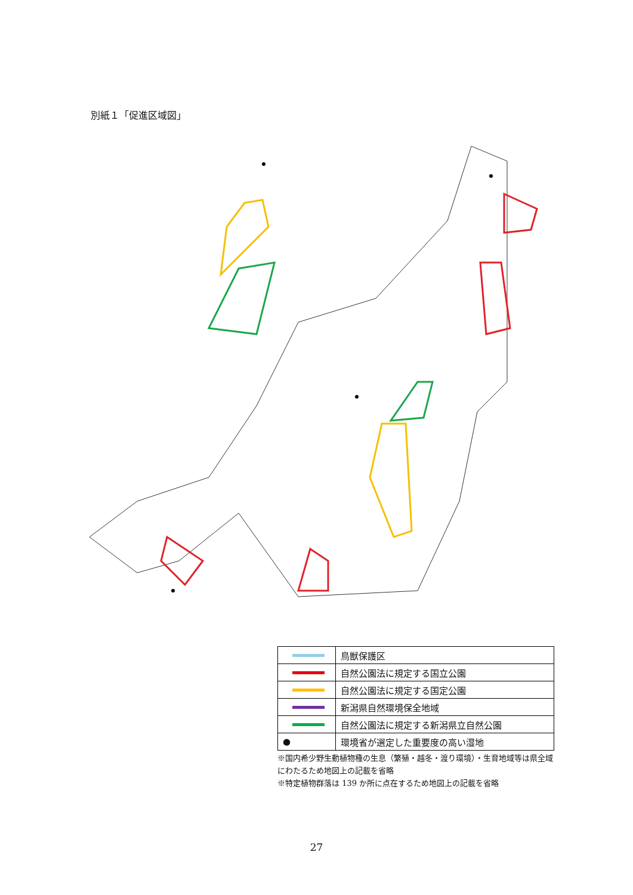別紙１「促進区域図」
| | 鳥獣保護区 |
| | 自然公園法に規定する国立公園 |
| | 自然公園法に規定する国定公園 |
| | 新潟県自然環境保全地域 |
| | 自然公園法に規定する新潟県立自然公園 |
| ● | 環境省が選定した重要度の高い湿地 |
※国内希少野生動植物種の生息（繁殖・越冬・渡り環境）・生育地域等は県全域にわたるため地図上の記載を省略
※特定植物群落は 139 か所に点在するため地図上の記載を省略
27